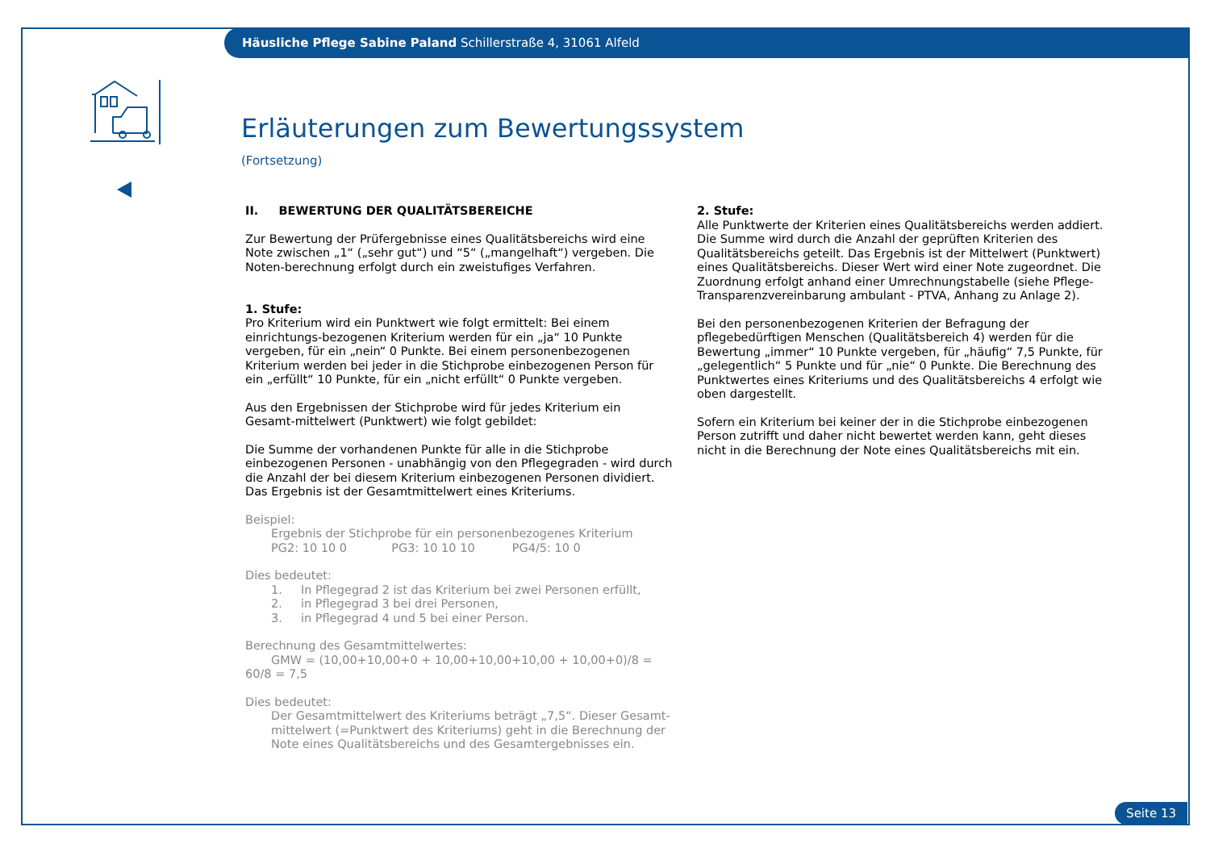Häusliche Pflege Sabine Paland Schillerstraße 4, 31061 Alfeld
Erläuterungen zum Bewertungssystem
(Fortsetzung)
II. BEWERTUNG DER QUALITÄTSBEREICHE
Zur Bewertung der Prüfergebnisse eines Qualitätsbereichs wird eine Note zwischen „1“ („sehr gut“) und “5“ („mangelhaft“) vergeben. Die Noten-berechnung erfolgt durch ein zweistufiges Verfahren.
1. Stufe:
Pro Kriterium wird ein Punktwert wie folgt ermittelt: Bei einem einrichtungs-bezogenen Kriterium werden für ein „ja“ 10 Punkte vergeben, für ein „nein“ 0 Punkte. Bei einem personenbezogenen Kriterium werden bei jeder in die Stichprobe einbezogenen Person für ein „erfüllt“ 10 Punkte, für ein „nicht erfüllt“ 0 Punkte vergeben.
Aus den Ergebnissen der Stichprobe wird für jedes Kriterium ein Gesamt-mittelwert (Punktwert) wie folgt gebildet:
Die Summe der vorhandenen Punkte für alle in die Stichprobe einbezogenen Personen - unabhängig von den Pflegegraden - wird durch die Anzahl der bei diesem Kriterium einbezogenen Personen dividiert. Das Ergebnis ist der Gesamtmittelwert eines Kriteriums.
Beispiel:
Ergebnis der Stichprobe für ein personenbezogenes Kriterium
PG2: 10 10 0 PG3: 10 10 10 PG4/5: 10 0
Dies bedeutet:
1. In Pflegegrad 2 ist das Kriterium bei zwei Personen erfüllt,
2. in Pflegegrad 3 bei drei Personen,
3. in Pflegegrad 4 und 5 bei einer Person.
Berechnung des Gesamtmittelwertes:
GMW = (10,00+10,00+0 + 10,00+10,00+10,00 + 10,00+0)/8 = 60/8 = 7,5
Dies bedeutet:
Der Gesamtmittelwert des Kriteriums beträgt „7,5“. Dieser Gesamt-mittelwert (=Punktwert des Kriteriums) geht in die Berechnung der Note eines Qualitätsbereichs und des Gesamtergebnisses ein.
2. Stufe:
Alle Punktwerte der Kriterien eines Qualitätsbereichs werden addiert. Die Summe wird durch die Anzahl der geprüften Kriterien des Qualitätsbereichs geteilt. Das Ergebnis ist der Mittelwert (Punktwert) eines Qualitätsbereichs. Dieser Wert wird einer Note zugeordnet. Die Zuordnung erfolgt anhand einer Umrechnungstabelle (siehe Pflege-Transparenzvereinbarung ambulant - PTVA, Anhang zu Anlage 2).
Bei den personenbezogenen Kriterien der Befragung der pflegebedürftigen Menschen (Qualitätsbereich 4) werden für die Bewertung „immer“ 10 Punkte vergeben, für „häufig“ 7,5 Punkte, für „gelegentlich“ 5 Punkte und für „nie“ 0 Punkte. Die Berechnung des Punktwertes eines Kriteriums und des Qualitätsbereichs 4 erfolgt wie oben dargestellt.
Sofern ein Kriterium bei keiner der in die Stichprobe einbezogenen Person zutrifft und daher nicht bewertet werden kann, geht dieses nicht in die Berechnung der Note eines Qualitätsbereichs mit ein.
Seite 13